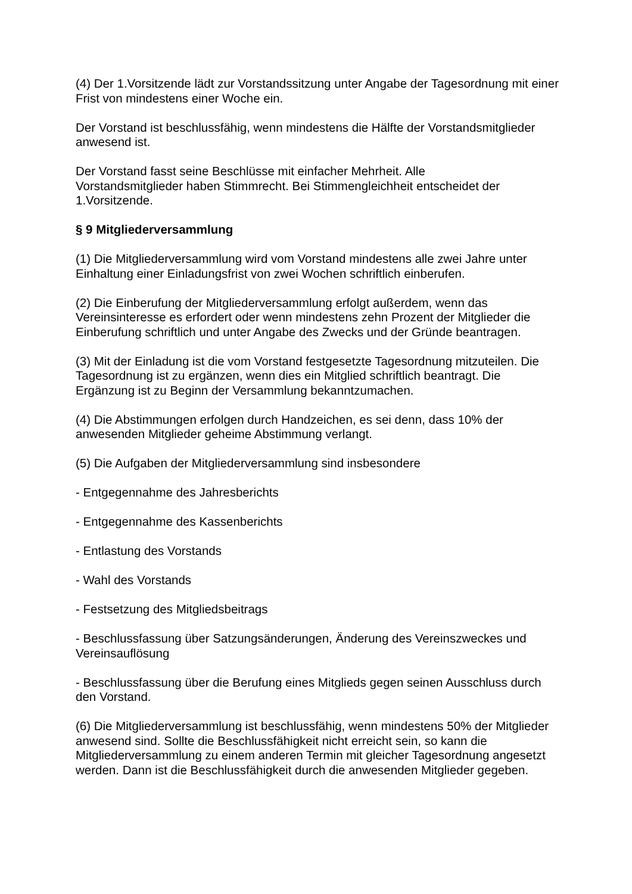(4) Der 1.Vorsitzende lädt zur Vorstandssitzung unter Angabe der Tagesordnung mit einer Frist von mindestens einer Woche ein.
Der Vorstand ist beschlussfähig, wenn mindestens die Hälfte der Vorstandsmitglieder anwesend ist.
Der Vorstand fasst seine Beschlüsse mit einfacher Mehrheit. Alle
Vorstandsmitglieder haben Stimmrecht. Bei Stimmengleichheit entscheidet der 1.Vorsitzende.
§ 9 Mitgliederversammlung
(1) Die Mitgliederversammlung wird vom Vorstand mindestens alle zwei Jahre unter Einhaltung einer Einladungsfrist von zwei Wochen schriftlich einberufen.
(2) Die Einberufung der Mitgliederversammlung erfolgt außerdem, wenn das Vereinsinteresse es erfordert oder wenn mindestens zehn Prozent der Mitglieder die Einberufung schriftlich und unter Angabe des Zwecks und der Gründe beantragen.
(3) Mit der Einladung ist die vom Vorstand festgesetzte Tagesordnung mitzuteilen. Die Tagesordnung ist zu ergänzen, wenn dies ein Mitglied schriftlich beantragt. Die Ergänzung ist zu Beginn der Versammlung bekanntzumachen.
(4) Die Abstimmungen erfolgen durch Handzeichen, es sei denn, dass 10% der anwesenden Mitglieder geheime Abstimmung verlangt.
(5) Die Aufgaben der Mitgliederversammlung sind insbesondere
- Entgegennahme des Jahresberichts
- Entgegennahme des Kassenberichts
- Entlastung des Vorstands
- Wahl des Vorstands
- Festsetzung des Mitgliedsbeitrags
- Beschlussfassung über Satzungsänderungen, Änderung des Vereinszweckes und Vereinsauflösung
- Beschlussfassung über die Berufung eines Mitglieds gegen seinen Ausschluss durch den Vorstand.
(6) Die Mitgliederversammlung ist beschlussfähig, wenn mindestens 50% der Mitglieder anwesend sind. Sollte die Beschlussfähigkeit nicht erreicht sein, so kann die Mitgliederversammlung zu einem anderen Termin mit gleicher Tagesordnung angesetzt werden. Dann ist die Beschlussfähigkeit durch die anwesenden Mitglieder gegeben.